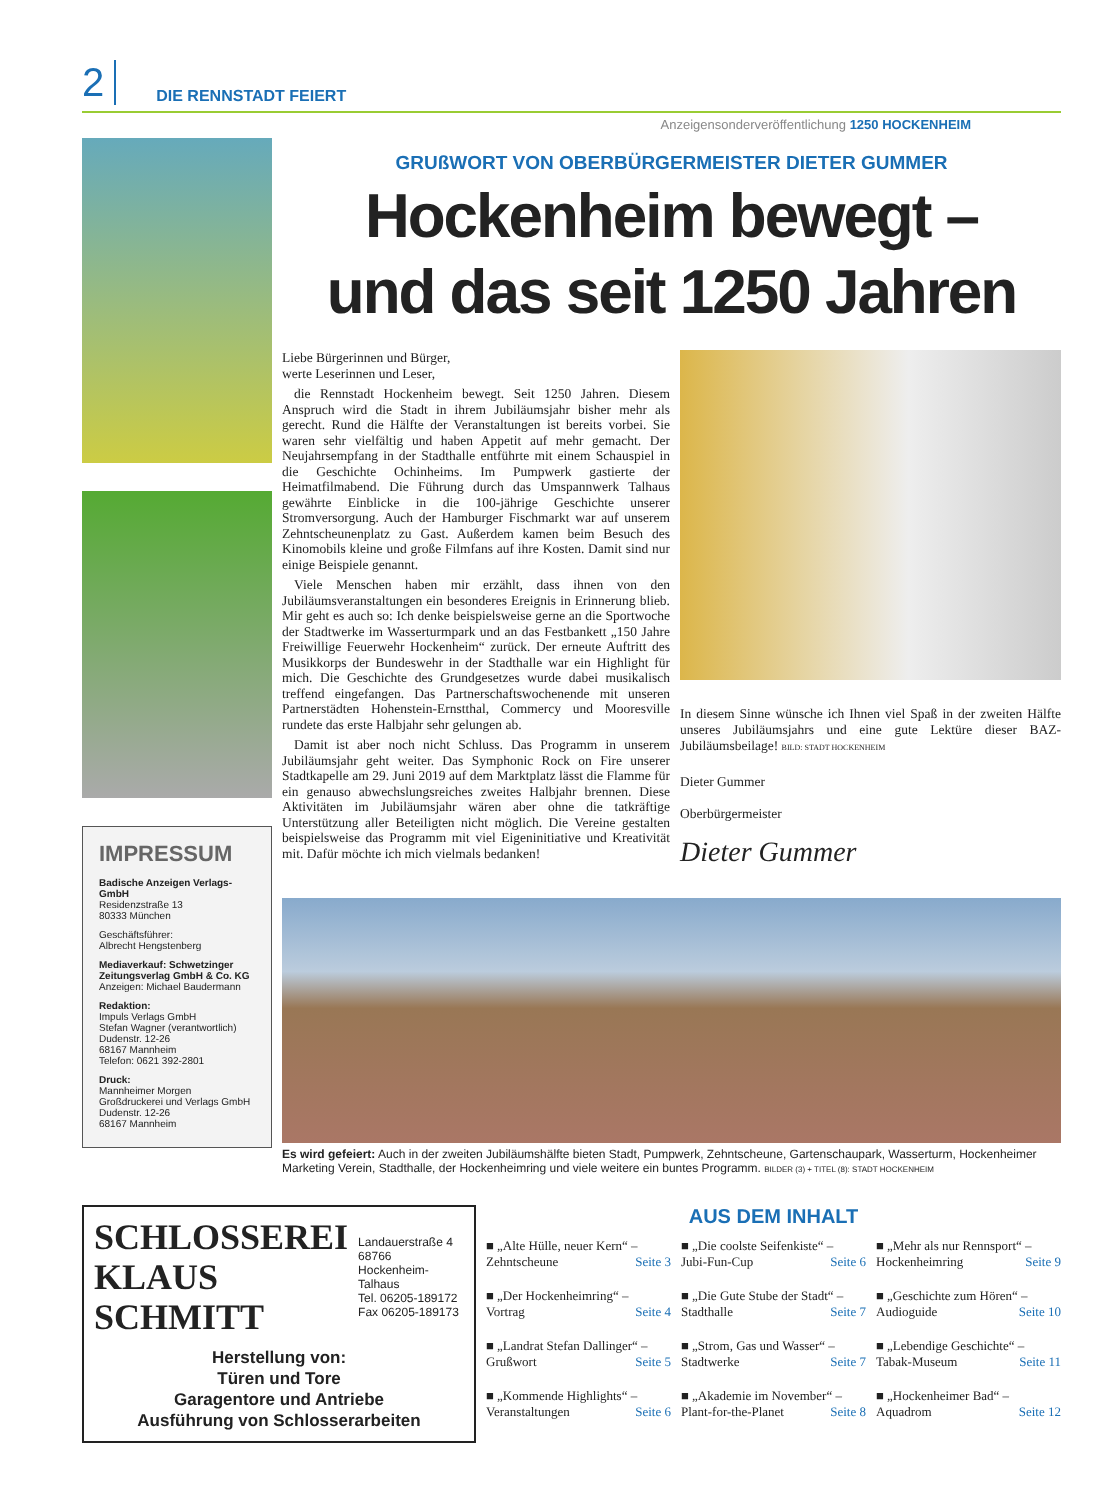2 DIE RENNSTADT FEIERT
Anzeigensonderveröffentlichung 1250 HOCKENHEIM
IMPRESSUM
Badische Anzeigen Verlags-GmbH
Residenzstraße 13
80333 München
Geschäftsführer:
Albrecht Hengstenberg
Mediaverkauf: Schwetzinger Zeitungsverlag GmbH & Co. KG
Anzeigen: Michael Baudermann
Redaktion:
Impuls Verlags GmbH
Stefan Wagner (verantwortlich)
Dudenstr. 12-26
68167 Mannheim
Telefon: 0621 392-2801
Druck:
Mannheimer Morgen
Großdruckerei und Verlags GmbH
Dudenstr. 12-26
68167 Mannheim
GRUßWORT VON OBERBÜRGERMEISTER DIETER GUMMER
Hockenheim bewegt –
und das seit 1250 Jahren
Liebe Bürgerinnen und Bürger,
werte Leserinnen und Leser,
die Rennstadt Hockenheim bewegt. Seit 1250 Jahren. Diesem Anspruch wird die Stadt in ihrem Jubiläumsjahr bisher mehr als gerecht. Rund die Hälfte der Veranstaltungen ist bereits vorbei. Sie waren sehr vielfältig und haben Appetit auf mehr gemacht. Der Neujahrsempfang in der Stadthalle entführte mit einem Schauspiel in die Geschichte Ochinheims. Im Pumpwerk gastierte der Heimatfilmabend. Die Führung durch das Umspannwerk Talhaus gewährte Einblicke in die 100-jährige Geschichte unserer Stromversorgung. Auch der Hamburger Fischmarkt war auf unserem Zehntscheunenplatz zu Gast. Außerdem kamen beim Besuch des Kinomobils kleine und große Filmfans auf ihre Kosten. Damit sind nur einige Beispiele genannt.
Viele Menschen haben mir erzählt, dass ihnen von den Jubiläumsveranstaltungen ein besonderes Ereignis in Erinnerung blieb. Mir geht es auch so: Ich denke beispielsweise gerne an die Sportwoche der Stadtwerke im Wasserturmpark und an das Festbankett „150 Jahre Freiwillige Feuerwehr Hockenheim“ zurück. Der erneute Auftritt des Musikkorps der Bundeswehr in der Stadthalle war ein Highlight für mich. Die Geschichte des Grundgesetzes wurde dabei musikalisch treffend eingefangen. Das Partnerschaftswochenende mit unseren Partnerstädten Hohenstein-Ernstthal, Commercy und Mooresville rundete das erste Halbjahr sehr gelungen ab.
Damit ist aber noch nicht Schluss. Das Programm in unserem Jubiläumsjahr geht weiter. Das Symphonic Rock on Fire unserer Stadtkapelle am 29. Juni 2019 auf dem Marktplatz lässt die Flamme für ein genauso abwechslungsreiches zweites Halbjahr brennen. Diese Aktivitäten im Jubiläumsjahr wären aber ohne die tatkräftige Unterstützung aller Beteiligten nicht möglich. Die Vereine gestalten beispielsweise das Programm mit viel Eigeninitiative und Kreativität mit. Dafür möchte ich mich vielmals bedanken!
In diesem Sinne wünsche ich Ihnen viel Spaß in der zweiten Hälfte unseres Jubiläumsjahrs und eine gute Lektüre dieser BAZ-Jubiläumsbeilage! BILD: STADT HOCKENHEIM
Dieter Gummer
Oberbürgermeister
Dieter Gummer
Es wird gefeiert: Auch in der zweiten Jubiläumshälfte bieten Stadt, Pumpwerk, Zehntscheune, Gartenschaupark, Wasserturm, Hockenheimer Marketing Verein, Stadthalle, der Hockenheimring und viele weitere ein buntes Programm. BILDER (3) + TITEL (8): STADT HOCKENHEIM
SCHLOSSEREI
KLAUS SCHMITT
Landauerstraße 4
68766 Hockenheim-Talhaus
Tel. 06205-189172
Fax 06205-189173
Herstellung von:
Türen und Tore
Garagentore und Antriebe
Ausführung von Schlosserarbeiten
AUS DEM INHALT
■ „Alte Hülle, neuer Kern“ –
Zehntscheune Seite 3
■ „Die coolste Seifenkiste“ –
Jubi-Fun-Cup Seite 6
■ „Mehr als nur Rennsport“ –
Hockenheimring Seite 9
■ „Der Hockenheimring“ –
Vortrag Seite 4
■ „Die Gute Stube der Stadt“ –
Stadthalle Seite 7
■ „Geschichte zum Hören“ –
Audioguide Seite 10
■ „Landrat Stefan Dallinger“ –
Grußwort Seite 5
■ „Strom, Gas und Wasser“ –
Stadtwerke Seite 7
■ „Lebendige Geschichte“ –
Tabak-Museum Seite 11
■ „Kommende Highlights“ –
Veranstaltungen Seite 6
■ „Akademie im November“ –
Plant-for-the-Planet Seite 8
■ „Hockenheimer Bad“ –
Aquadrom Seite 12